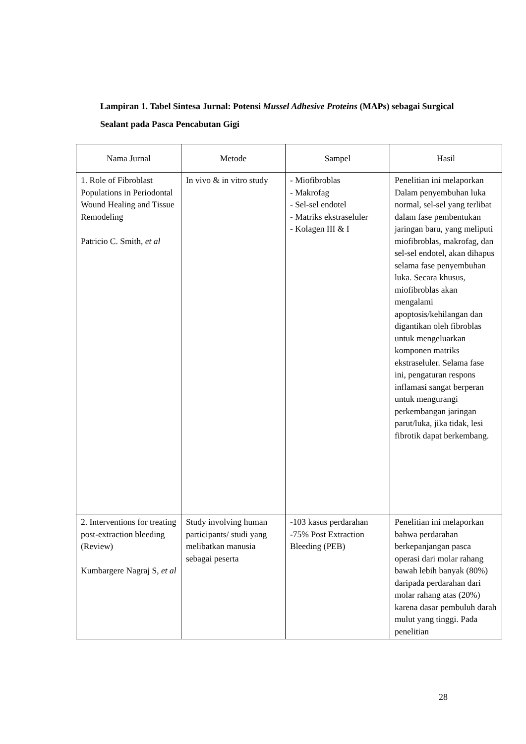Lampiran 1. Tabel Sintesa Jurnal: Potensi Mussel Adhesive Proteins (MAPs) sebagai Surgical Sealant pada Pasca Pencabutan Gigi
| Nama Jurnal | Metode | Sampel | Hasil |
| --- | --- | --- | --- |
| 1. Role of Fibroblast Populations in Periodontal Wound Healing and Tissue Remodeling Patricio C. Smith, et al | In vivo & in vitro study | - Miofibroblas - Makrofag - Sel-sel endotel - Matriks ekstraseluler - Kolagen III & I | Penelitian ini melaporkan Dalam penyembuhan luka normal, sel-sel yang terlibat dalam fase pembentukan jaringan baru, yang meliputi miofibroblas, makrofag, dan sel-sel endotel, akan dihapus selama fase penyembuhan luka. Secara khusus, miofibroblas akan mengalami apoptosis/kehilangan dan digantikan oleh fibroblas untuk mengeluarkan komponen matriks ekstraseluler. Selama fase ini, pengaturan respons inflamasi sangat berperan untuk mengurangi perkembangan jaringan parut/luka, jika tidak, lesi fibrotik dapat berkembang. |
| 2. Interventions for treating post-extraction bleeding (Review) Kumbargere Nagraj S, et al | Study involving human participants/ studi yang melibatkan manusia sebagai peserta | -103 kasus perdarahan -75% Post Extraction Bleeding (PEB) | Penelitian ini melaporkan bahwa perdarahan berkepanjangan pasca operasi dari molar rahang bawah lebih banyak (80%) daripada perdarahan dari molar rahang atas (20%) karena dasar pembuluh darah mulut yang tinggi. Pada penelitian |
28